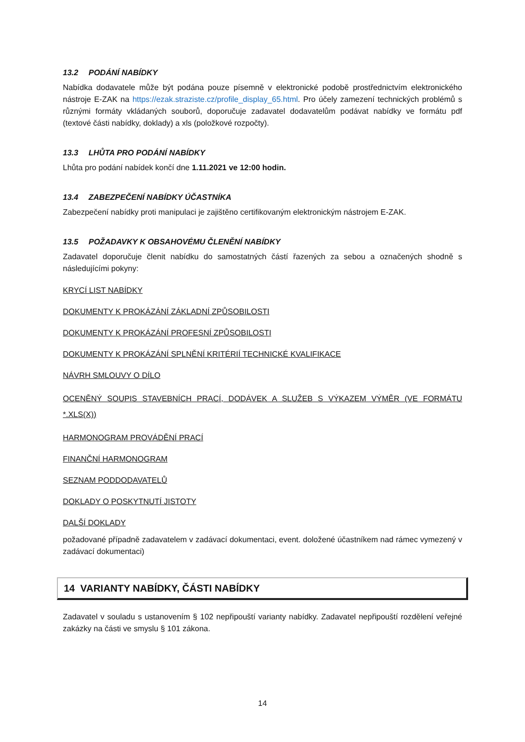13.2 PODÁNÍ NABÍDKY
Nabídka dodavatele může být podána pouze písemně v elektronické podobě prostřednictvím elektronického nástroje E-ZAK na https://ezak.straziste.cz/profile_display_65.html. Pro účely zamezení technických problémů s různými formáty vkládaných souborů, doporučuje zadavatel dodavatelům podávat nabídky ve formátu pdf (textové části nabídky, doklady) a xls (položkové rozpočty).
13.3 LHŮTA PRO PODÁNÍ NABÍDKY
Lhůta pro podání nabídek končí dne 1.11.2021 ve 12:00 hodin.
13.4 ZABEZPEČENÍ NABÍDKY ÚČASTNÍKA
Zabezpečení nabídky proti manipulaci je zajištěno certifikovaným elektronickým nástrojem E-ZAK.
13.5 POŽADAVKY K OBSAHOVÉMU ČLENĚNÍ NABÍDKY
Zadavatel doporučuje členit nabídku do samostatných částí řazených za sebou a označených shodně s následujícími pokyny:
KRYCÍ LIST NABÍDKY
DOKUMENTY K PROKÁZÁNÍ ZÁKLADNÍ ZPŮSOBILOSTI
DOKUMENTY K PROKÁZÁNÍ PROFESNÍ ZPŮSOBILOSTI
DOKUMENTY K PROKÁZÁNÍ SPLNĚNÍ KRITÉRIÍ TECHNICKÉ KVALIFIKACE
NÁVRH SMLOUVY O DÍLO
OCENĚNÝ SOUPIS STAVEBNÍCH PRACÍ, DODÁVEK A SLUŽEB S VÝKAZEM VÝMĚR (VE FORMÁTU *.XLS(X))
HARMONOGRAM PROVÁDĚNÍ PRACÍ
FINANČNÍ HARMONOGRAM
SEZNAM PODDODAVATELŮ
DOKLADY O POSKYTNUTÍ JISTOTY
DALŠÍ DOKLADY
požadované případně zadavatelem v zadávací dokumentaci, event. doložené účastníkem nad rámec vymezený v zadávací dokumentaci)
14 VARIANTY NABÍDKY, ČÁSTI NABÍDKY
Zadavatel v souladu s ustanovením § 102 nepřipouští varianty nabídky. Zadavatel nepřipouští rozdělení veřejné zakázky na části ve smyslu § 101 zákona.
14